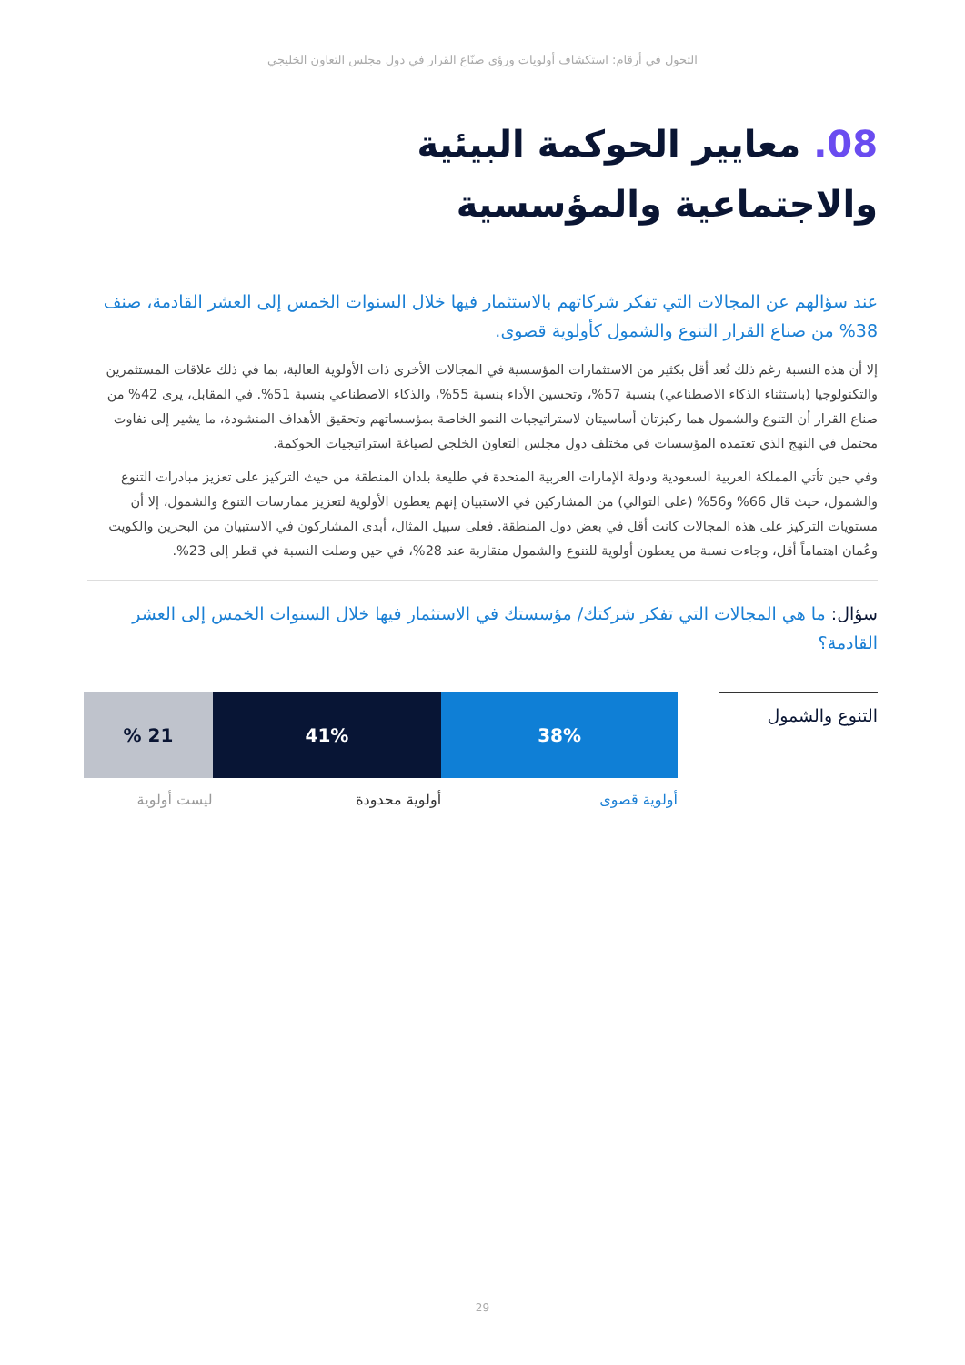التحول في أرقام: استكشاف أولويات ورؤى صنّاع القرار في دول مجلس التعاون الخليجي
08. معايير الحوكمة البيئية
والاجتماعية والمؤسسية
عند سؤالهم عن المجالات التي تفكر شركاتهم بالاستثمار فيها خلال السنوات الخمس إلى العشر القادمة، صنف 38% من صناع القرار التنوع والشمول كأولوية قصوى.
إلا أن هذه النسبة رغم ذلك تُعد أقل بكثير من الاستثمارات المؤسسية في المجالات الأخرى ذات الأولوية العالية، بما في ذلك علاقات المستثمرين والتكنولوجيا (باستثناء الذكاء الاصطناعي) بنسبة 57%، وتحسين الأداء بنسبة 55%، والذكاء الاصطناعي بنسبة 51%. في المقابل، يرى 42% من صناع القرار أن التنوع والشمول هما ركيزتان أساسيتان لاستراتيجيات النمو الخاصة بمؤسساتهم وتحقيق الأهداف المنشودة، ما يشير إلى تفاوت محتمل في النهج الذي تعتمده المؤسسات في مختلف دول مجلس التعاون الخلجي لصياغة استراتيجيات الحوكمة.
وفي حين تأتي المملكة العربية السعودية ودولة الإمارات العربية المتحدة في طليعة بلدان المنطقة من حيث التركيز على تعزيز مبادرات التنوع والشمول، حيث قال 66% و56% (على التوالي) من المشاركين في الاستبيان إنهم يعطون الأولوية لتعزيز ممارسات التنوع والشمول، إلا أن مستويات التركيز على هذه المجالات كانت أقل في بعض دول المنطقة. فعلى سبيل المثال، أبدى المشاركون في الاستبيان من البحرين والكويت وعُمان اهتماماً أقل، وجاءت نسبة من يعطون أولوية للتنوع والشمول متقاربة عند 28%، في حين وصلت النسبة في قطر إلى 23%.
سؤال: ما هي المجالات التي تفكر شركتك/ مؤسستك في الاستثمار فيها خلال السنوات الخمس إلى العشر القادمة؟
التنوع والشمول
38% 41% 21 %
أولوية قصوى أولوية محدودة ليست أولوية
29